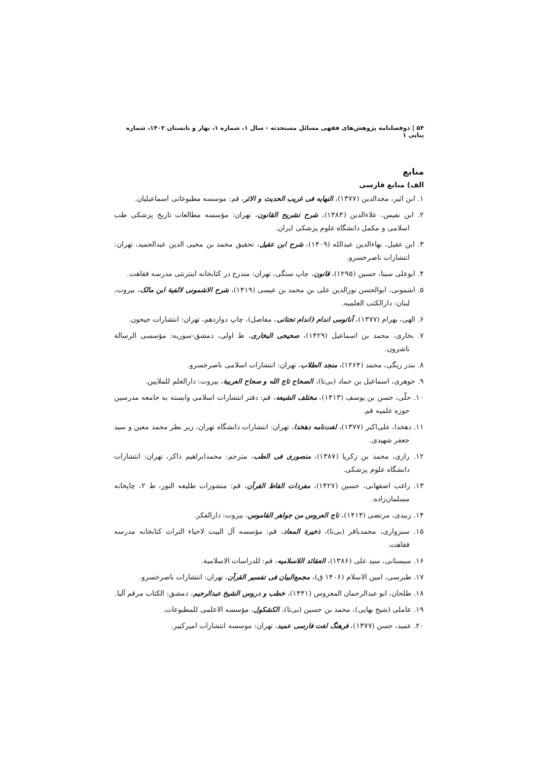۵۴ | دوفصلنامه پژوهش‌های فقهی مسائل مستحدثه - سال ۱، شماره ۱، بهار و تابستان ۱۴۰۲، شماره پیاپی ۱
منابع
الف) منابع فارسی
۱. ابن اثیر، مجدالدین (۱۳۷۷)، النهایه فی غریب الحدیث و الاثر، قم: موسسه مطبوعاتی اسماعیلیان.
۲. ابن نفیس، علاءالدین (۱۳۸۳)، شرح تشریح القانون، تهران: مؤسسه مطالعات تاریخ پزشکی طب اسلامی و مکمل دانشگاه علوم پزشکی ایران.
۳. ابن عقیل، بهاءالدین عبدالله (۱۴۰۹)، شرح ابن عقیل، تحقیق محمد بن محیی الدین عبدالحمید، تهران: انتشارات ناصرخسرو.
۴. ابوعلی سینا، حسین (۱۲۹۵)، قانون، چاپ سنگی، تهران: مندرج در کتابخانه اینترنتی مدرسه فقاهت.
۵. اشمونی، ابوالحسن نورالدین علی بن محمد بن عیسی (۱۴۱۹)، شرح الاشمونی لالفیة ابن مالک، بیروت، لبنان: دارالکتب العلمیه.
۶. الهی، بهرام (۱۳۷۷)، آناتومی اندام (اندام تحتانی، مفاصل)، چاپ دوازدهم، تهران: انتشارات جیحون.
۷. بخاری، محمد بن اسماعیل (۱۴۲۹)، صحیحی البخاری، ط اولی، دمشق-سوریه: مؤسسی الرسالة ناشرون.
۸. بندر ریگی، محمد (۱۲۶۴)، منجد الطلاب، تهران: انتشارات اسلامی ناصرخسرو.
۹. جوهری، اسماعیل بن حماد (بی‌تا)، الصحاح تاج الله و صحاح العربیة، بیروت: دارالعلم للملایین.
۱۰. حلّی، حسن بن یوسف (۱۴۱۳)، مختلف الشیعه، قم: دفتر انتشارات اسلامی وابسته به جامعه مدرسین حوزه علمیه قم.
۱۱. دهخدا، علی‌اکبر (۱۳۷۷)، لغت‌نامه دهخدا، تهران: انتشارات دانشگاه تهران، زیر نظر محمد معین و سید جعفر شهیدی.
۱۲. رازی، محمد بن زکریا (۱۳۸۷)، منصوری فی الطب، مترجم: محمدابراهیم ذاکر، تهران: انتشارات دانشگاه علوم پزشکی.
۱۳. راغب اصفهانی، حسین (۱۴۲۷)، مفردات الفاظ القرآن، قم: منشورات طلیعه النور، ط ۲، چاپخانه مسلمان‌زاده.
۱۴. زبیدی، مرتضی (۱۴۱۴)، تاج العروس من جواهر القاموس، بیروت: دارالفکر.
۱۵. سبزواری، محمدباقر (بی‌تا)، ذخیرة المعاد، قم: مؤسسه آل البیت لاحیاء التراث کتابخانه مدرسه فقاهت.
۱۶. سیستانی، سید علی (۱۳۸۶)، العقائد اللاسلامیه، قم: للدراسات الاسلامیة.
۱۷. طبرسی، امین الاسلام (۱۴۰۶ ق)، مجمع‌البیان فی تفسیر القرآن، تهران: انتشارات ناصرخسرو.
۱۸. طلحان، ابو عبدالرحمان المعروس (۱۴۳۱)، خطب و دروس الشیخ عبدالرحیم، دمشق: الکتاب مرقم آلیا.
۱۹. عاملی (شیخ بهایی)، محمد بن حسین (بی‌تا)، الکشکول، مؤسسه الاعلمی للمطبوعات.
۲۰. عمید، حسن (۱۳۷۷)، فرهنگ لغت فارسی عمید، تهران: موسسه انتشارات امیرکبیر.